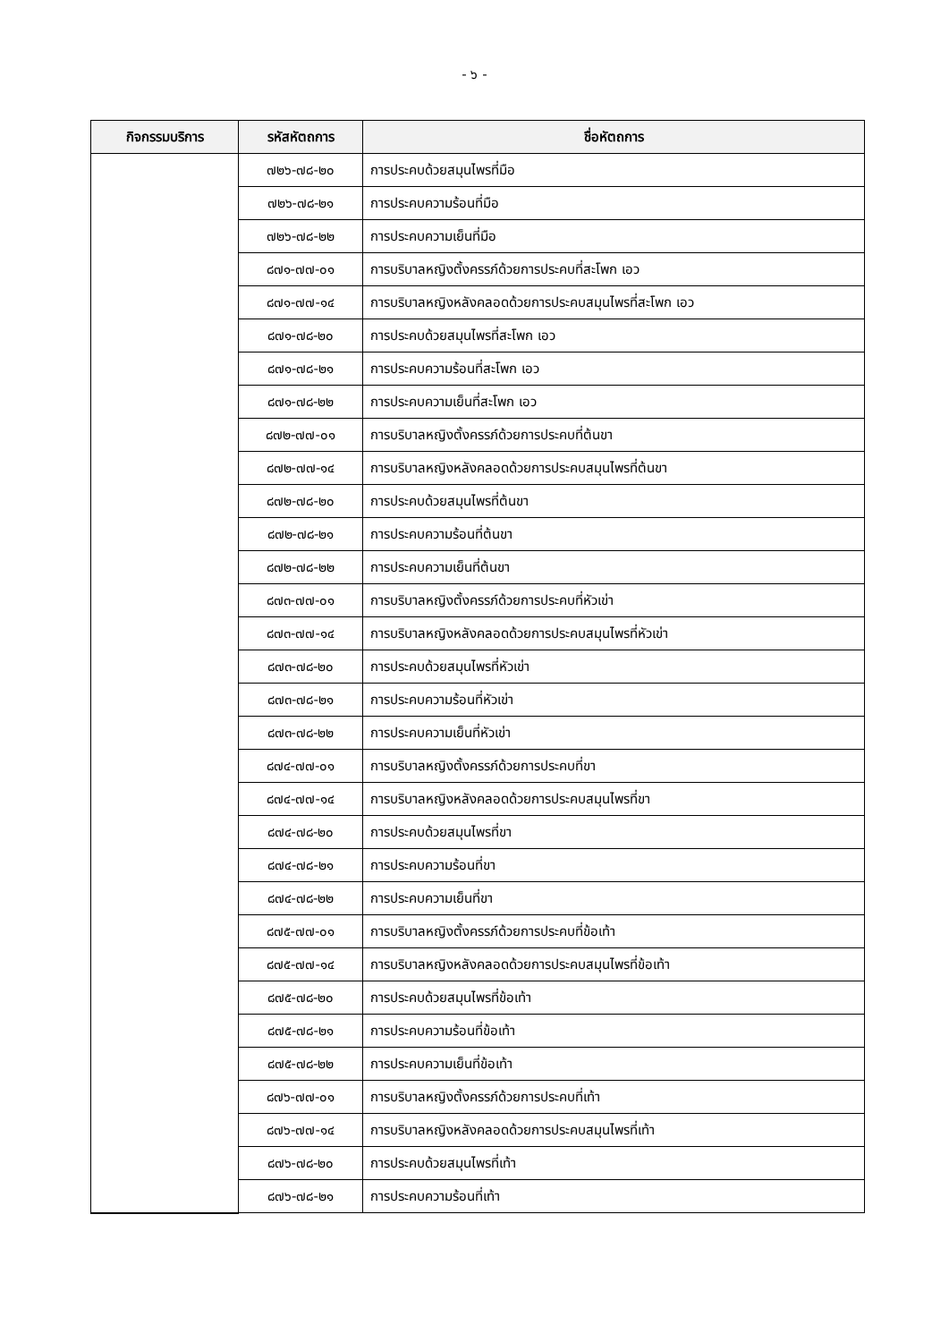- ๖ -
| กิจกรรมบริการ | รหัสหัตถการ | ชื่อหัตถการ |
| --- | --- | --- |
| | ๗๒๖-๗๘-๒๐ | การประคบด้วยสมุนไพรที่มือ |
| | ๗๒๖-๗๘-๒๑ | การประคบความร้อนที่มือ |
| | ๗๒๖-๗๘-๒๒ | การประคบความเย็นที่มือ |
| | ๘๗๑-๗๗-๐๑ | การบริบาลหญิงตั้งครรภ์ด้วยการประคบที่สะโพก เอว |
| | ๘๗๑-๗๗-๑๔ | การบริบาลหญิงหลังคลอดด้วยการประคบสมุนไพรที่สะโพก เอว |
| | ๘๗๑-๗๘-๒๐ | การประคบด้วยสมุนไพรที่สะโพก เอว |
| | ๘๗๑-๗๘-๒๑ | การประคบความร้อนที่สะโพก เอว |
| | ๘๗๑-๗๘-๒๒ | การประคบความเย็นที่สะโพก เอว |
| | ๘๗๒-๗๗-๐๑ | การบริบาลหญิงตั้งครรภ์ด้วยการประคบที่ต้นขา |
| | ๘๗๒-๗๗-๑๔ | การบริบาลหญิงหลังคลอดด้วยการประคบสมุนไพรที่ต้นขา |
| | ๘๗๒-๗๘-๒๐ | การประคบด้วยสมุนไพรที่ต้นขา |
| | ๘๗๒-๗๘-๒๑ | การประคบความร้อนที่ต้นขา |
| | ๘๗๒-๗๘-๒๒ | การประคบความเย็นที่ต้นขา |
| | ๘๗๓-๗๗-๐๑ | การบริบาลหญิงตั้งครรภ์ด้วยการประคบที่หัวเข่า |
| | ๘๗๓-๗๗-๑๔ | การบริบาลหญิงหลังคลอดด้วยการประคบสมุนไพรที่หัวเข่า |
| | ๘๗๓-๗๘-๒๐ | การประคบด้วยสมุนไพรที่หัวเข่า |
| | ๘๗๓-๗๘-๒๑ | การประคบความร้อนที่หัวเข่า |
| | ๘๗๓-๗๘-๒๒ | การประคบความเย็นที่หัวเข่า |
| | ๘๗๔-๗๗-๐๑ | การบริบาลหญิงตั้งครรภ์ด้วยการประคบที่ขา |
| | ๘๗๔-๗๗-๑๔ | การบริบาลหญิงหลังคลอดด้วยการประคบสมุนไพรที่ขา |
| | ๘๗๔-๗๘-๒๐ | การประคบด้วยสมุนไพรที่ขา |
| | ๘๗๔-๗๘-๒๑ | การประคบความร้อนที่ขา |
| | ๘๗๔-๗๘-๒๒ | การประคบความเย็นที่ขา |
| | ๘๗๕-๗๗-๐๑ | การบริบาลหญิงตั้งครรภ์ด้วยการประคบที่ข้อเท้า |
| | ๘๗๕-๗๗-๑๔ | การบริบาลหญิงหลังคลอดด้วยการประคบสมุนไพรที่ข้อเท้า |
| | ๘๗๕-๗๘-๒๐ | การประคบด้วยสมุนไพรที่ข้อเท้า |
| | ๘๗๕-๗๘-๒๑ | การประคบความร้อนที่ข้อเท้า |
| | ๘๗๕-๗๘-๒๒ | การประคบความเย็นที่ข้อเท้า |
| | ๘๗๖-๗๗-๐๑ | การบริบาลหญิงตั้งครรภ์ด้วยการประคบที่เท้า |
| | ๘๗๖-๗๗-๑๔ | การบริบาลหญิงหลังคลอดด้วยการประคบสมุนไพรที่เท้า |
| | ๘๗๖-๗๘-๒๐ | การประคบด้วยสมุนไพรที่เท้า |
| | ๘๗๖-๗๘-๒๑ | การประคบความร้อนที่เท้า |